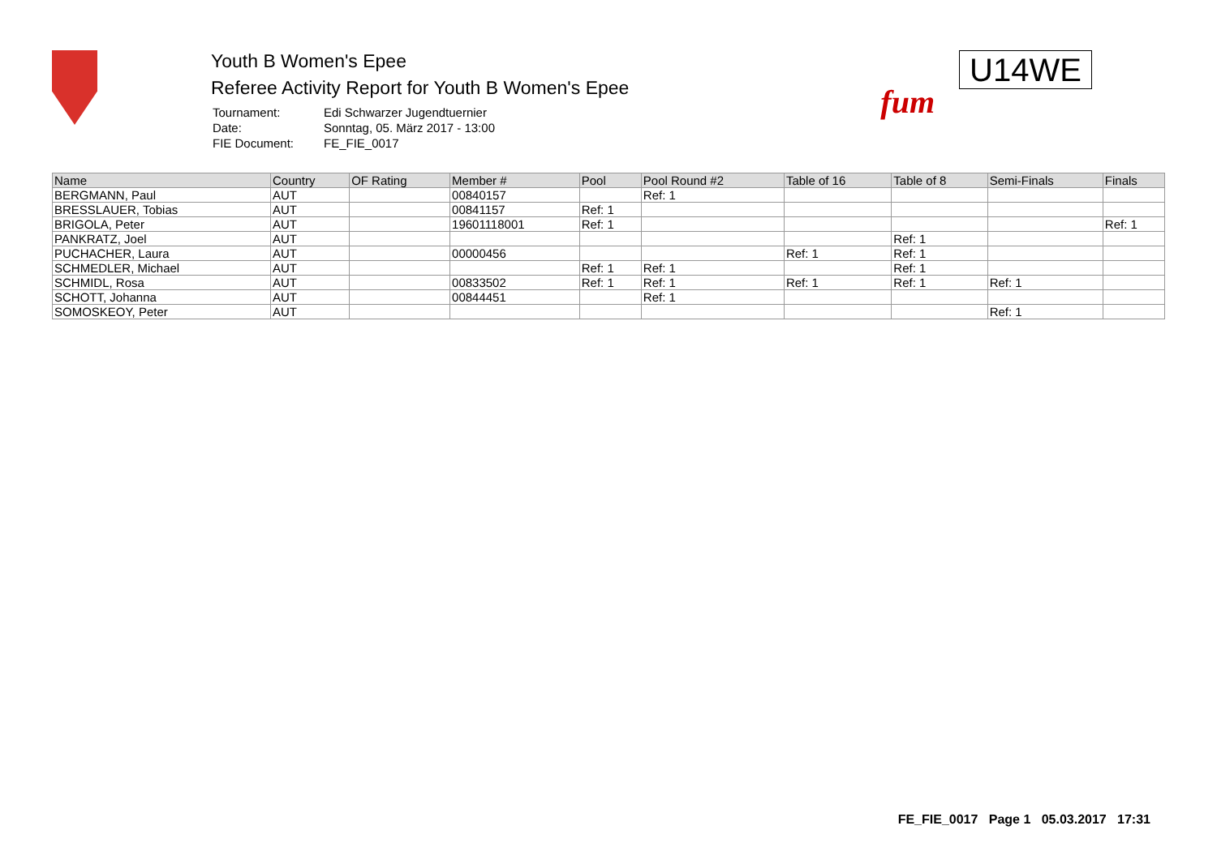Youth B Women's Epee
Referee Activity Report for Youth B Women's Epee
| Tournament: | Edi Schwarzer Jugendtuernier |
| Date: | Sonntag, 05. März 2017 - 13:00 |
| FIE Document: | FE_FIE_0017 |
fum
U14WE
| Name | Country | OF Rating | Member # | Pool | Pool Round #2 | Table of 16 | Table of 8 | Semi-Finals | Finals |
| --- | --- | --- | --- | --- | --- | --- | --- | --- | --- |
| BERGMANN, Paul | AUT | | 00840157 | | Ref: 1 | | | | |
| BRESSLAUER, Tobias | AUT | | 00841157 | Ref: 1 | | | | | |
| BRIGOLA, Peter | AUT | | 19601118001 | Ref: 1 | | | | | Ref: 1 |
| PANKRATZ, Joel | AUT | | | | | | Ref: 1 | | |
| PUCHACHER, Laura | AUT | | 00000456 | | | Ref: 1 | Ref: 1 | | |
| SCHMEDLER, Michael | AUT | | | Ref: 1 | Ref: 1 | | Ref: 1 | | |
| SCHMIDL, Rosa | AUT | | 00833502 | Ref: 1 | Ref: 1 | Ref: 1 | Ref: 1 | Ref: 1 | |
| SCHOTT, Johanna | AUT | | 00844451 | | Ref: 1 | | | | |
| SOMOSKEOY, Peter | AUT | | | | | | | Ref: 1 | |
FE_FIE_0017 Page 1 05.03.2017 17:31